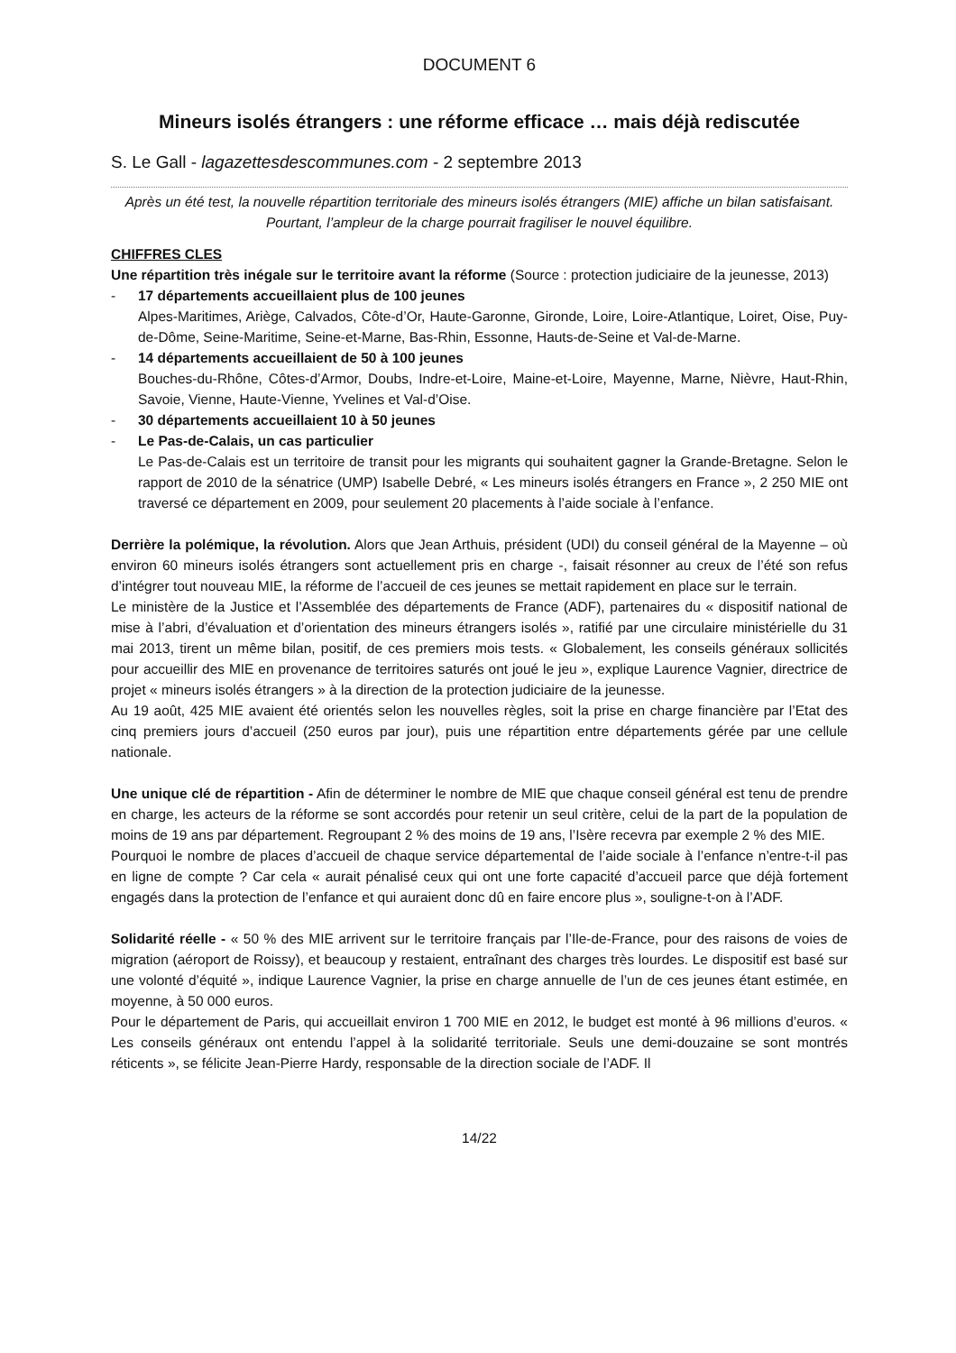DOCUMENT 6
Mineurs isolés étrangers : une réforme efficace … mais déjà rediscutée
S. Le Gall - lagazettesdescommunes.com - 2 septembre 2013
Après un été test, la nouvelle répartition territoriale des mineurs isolés étrangers (MIE) affiche un bilan satisfaisant. Pourtant, l’ampleur de la charge pourrait fragiliser le nouvel équilibre.
CHIFFRES CLES
Une répartition très inégale sur le territoire avant la réforme (Source : protection judiciaire de la jeunesse, 2013)
- 17 départements accueillaient plus de 100 jeunes
Alpes-Maritimes, Ariège, Calvados, Côte-d’Or, Haute-Garonne, Gironde, Loire, Loire-Atlantique, Loiret, Oise, Puy-de-Dôme, Seine-Maritime, Seine-et-Marne, Bas-Rhin, Essonne, Hauts-de-Seine et Val-de-Marne.
- 14 départements accueillaient de 50 à 100 jeunes
Bouches-du-Rhône, Côtes-d’Armor, Doubs, Indre-et-Loire, Maine-et-Loire, Mayenne, Marne, Nièvre, Haut-Rhin, Savoie, Vienne, Haute-Vienne, Yvelines et Val-d’Oise.
- 30 départements accueillaient 10 à 50 jeunes
- Le Pas-de-Calais, un cas particulier
Le Pas-de-Calais est un territoire de transit pour les migrants qui souhaitent gagner la Grande-Bretagne. Selon le rapport de 2010 de la sénatrice (UMP) Isabelle Debré, « Les mineurs isolés étrangers en France », 2 250 MIE ont traversé ce département en 2009, pour seulement 20 placements à l’aide sociale à l’enfance.
Derrière la polémique, la révolution. Alors que Jean Arthuis, président (UDI) du conseil général de la Mayenne – où environ 60 mineurs isolés étrangers sont actuellement pris en charge -, faisait résonner au creux de l’été son refus d’intégrer tout nouveau MIE, la réforme de l’accueil de ces jeunes se mettait rapidement en place sur le terrain.
Le ministère de la Justice et l’Assemblée des départements de France (ADF), partenaires du « dispositif national de mise à l’abri, d’évaluation et d’orientation des mineurs étrangers isolés », ratifié par une circulaire ministérielle du 31 mai 2013, tirent un même bilan, positif, de ces premiers mois tests. « Globalement, les conseils généraux sollicités pour accueillir des MIE en provenance de territoires saturés ont joué le jeu », explique Laurence Vagnier, directrice de projet « mineurs isolés étrangers » à la direction de la protection judiciaire de la jeunesse.
Au 19 août, 425 MIE avaient été orientés selon les nouvelles règles, soit la prise en charge financière par l’Etat des cinq premiers jours d’accueil (250 euros par jour), puis une répartition entre départements gérée par une cellule nationale.
Une unique clé de répartition - Afin de déterminer le nombre de MIE que chaque conseil général est tenu de prendre en charge, les acteurs de la réforme se sont accordés pour retenir un seul critère, celui de la part de la population de moins de 19 ans par département. Regroupant 2 % des moins de 19 ans, l’Isère recevra par exemple 2 % des MIE.
Pourquoi le nombre de places d’accueil de chaque service départemental de l’aide sociale à l’enfance n’entre-t-il pas en ligne de compte ? Car cela « aurait pénalisé ceux qui ont une forte capacité d’accueil parce que déjà fortement engagés dans la protection de l’enfance et qui auraient donc dû en faire encore plus », souligne-t-on à l’ADF.
Solidarité réelle - « 50 % des MIE arrivent sur le territoire français par l’Ile-de-France, pour des raisons de voies de migration (aéroport de Roissy), et beaucoup y restaient, entraînant des charges très lourdes. Le dispositif est basé sur une volonté d’équité », indique Laurence Vagnier, la prise en charge annuelle de l’un de ces jeunes étant estimée, en moyenne, à 50 000 euros.
Pour le département de Paris, qui accueillait environ 1 700 MIE en 2012, le budget est monté à 96 millions d’euros. « Les conseils généraux ont entendu l’appel à la solidarité territoriale. Seuls une demi-douzaine se sont montrés réticents », se félicite Jean-Pierre Hardy, responsable de la direction sociale de l’ADF. Il
14/22